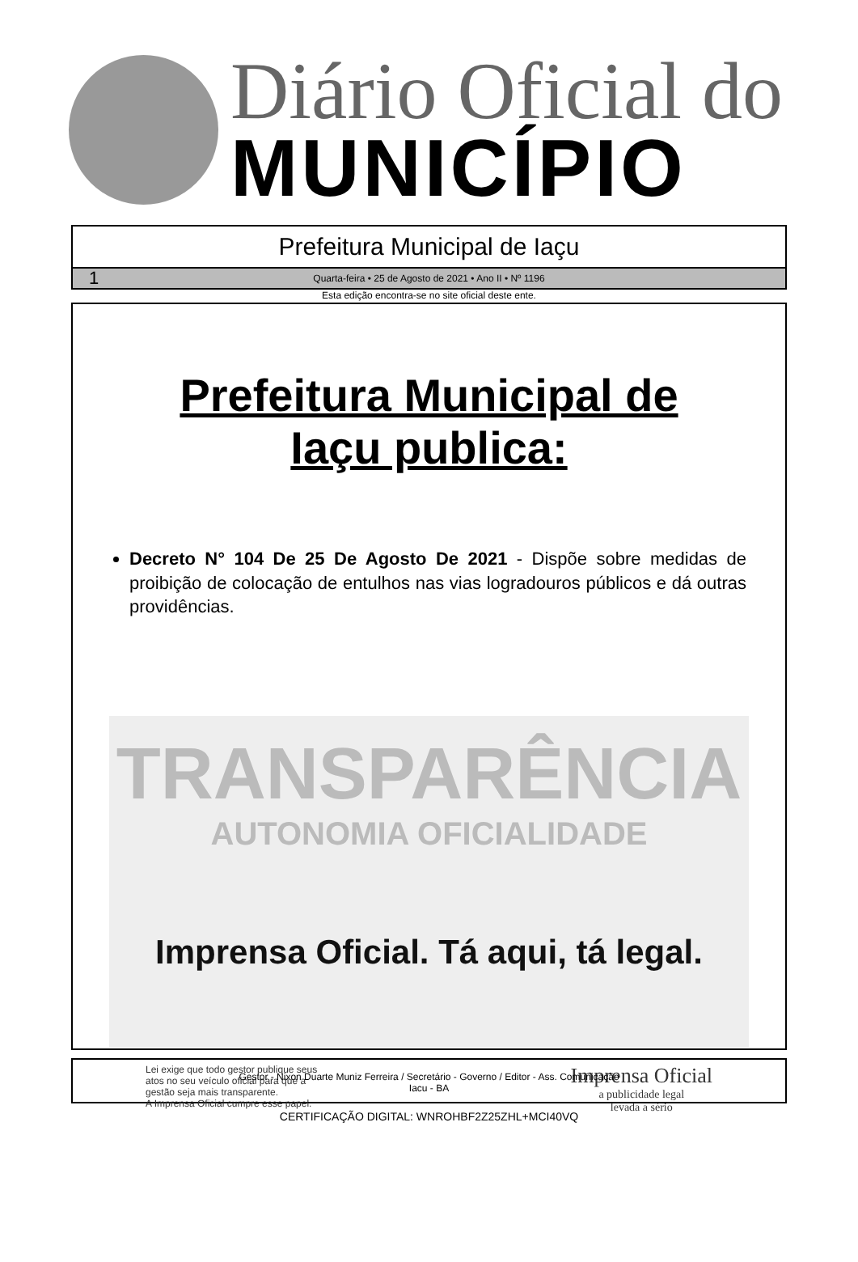Diário Oficial do
MUNICÍPIO
Prefeitura Municipal de Iaçu
1 Quarta-feira • 25 de Agosto de 2021 • Ano II • Nº 1196
Esta edição encontra-se no site oficial deste ente.
Prefeitura Municipal de
Iaçu publica:
Decreto N° 104 De 25 De Agosto De 2021 - Dispõe sobre medidas de proibição de colocação de entulhos nas vias logradouros públicos e dá outras providências.
TRANSPARÊNCIA
AUTONOMIA OFICIALIDADE
Imprensa Oficial. Tá aqui, tá legal.
Lei exige que todo gestor publique seus
atos no seu veículo oficial para que a
gestão seja mais transparente.
A Imprensa Oficial cumpre esse papel.
Imprensa Oficial
a publicidade legal
levada a sério
Gestor - Nixon Duarte Muniz Ferreira / Secretário - Governo / Editor - Ass. Comunicação
Iacu - BA
CERTIFICAÇÃO DIGITAL: WNROHBF2Z25ZHL+MCI40VQ